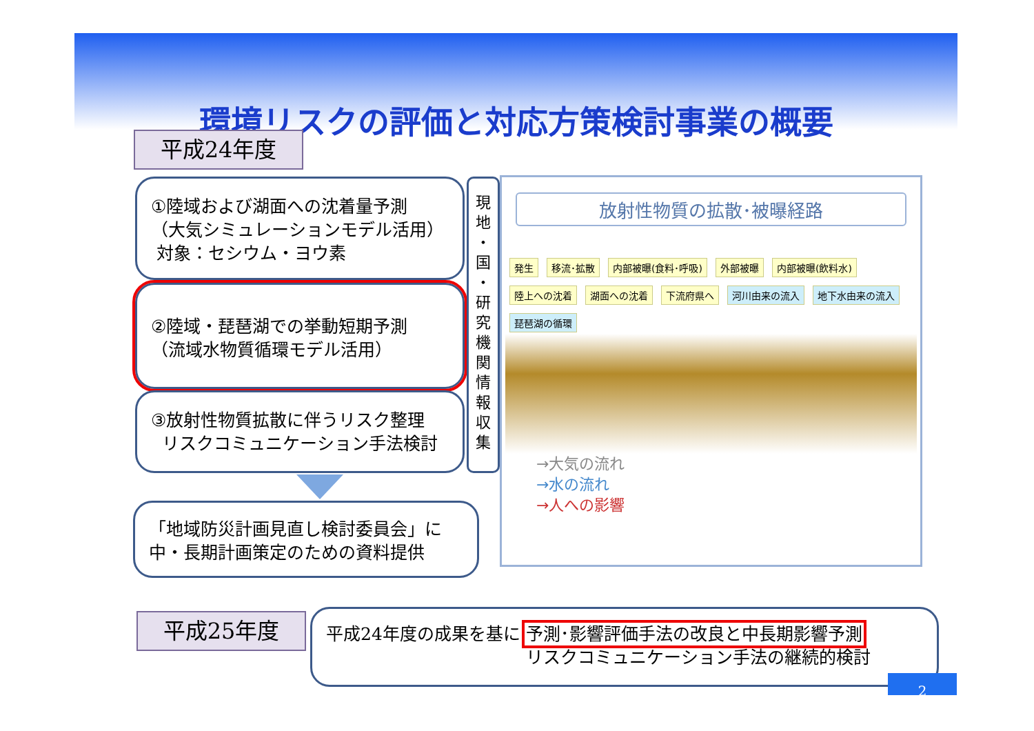環境リスクの評価と対応方策検討事業の概要
平成24年度
①陸域および湖面への沈着量予測
（大気シミュレーションモデル活用）
対象：セシウム・ヨウ素
②陸域・琵琶湖での挙動短期予測
（流域水物質循環モデル活用）
③放射性物質拡散に伴うリスク整理
リスクコミュニケーション手法検討
現
地
・
国
・
研
究
機
関
情
報
収
集
放射性物質の拡散･被曝経路
発生 移流･拡散 内部被曝(食料･呼吸) 外部被曝 内部被曝(飲料水) 陸上への沈着 湖面への沈着 下流府県へ 河川由来の流入 地下水由来の流入 琵琶湖の循環
→大気の流れ
→水の流れ
→人への影響
「地域防災計画見直し検討委員会」に
中・長期計画策定のための資料提供
平成25年度
平成24年度の成果を基に 予測･影響評価手法の改良と中長期影響予測
リスクコミュニケーション手法の継続的検討
2